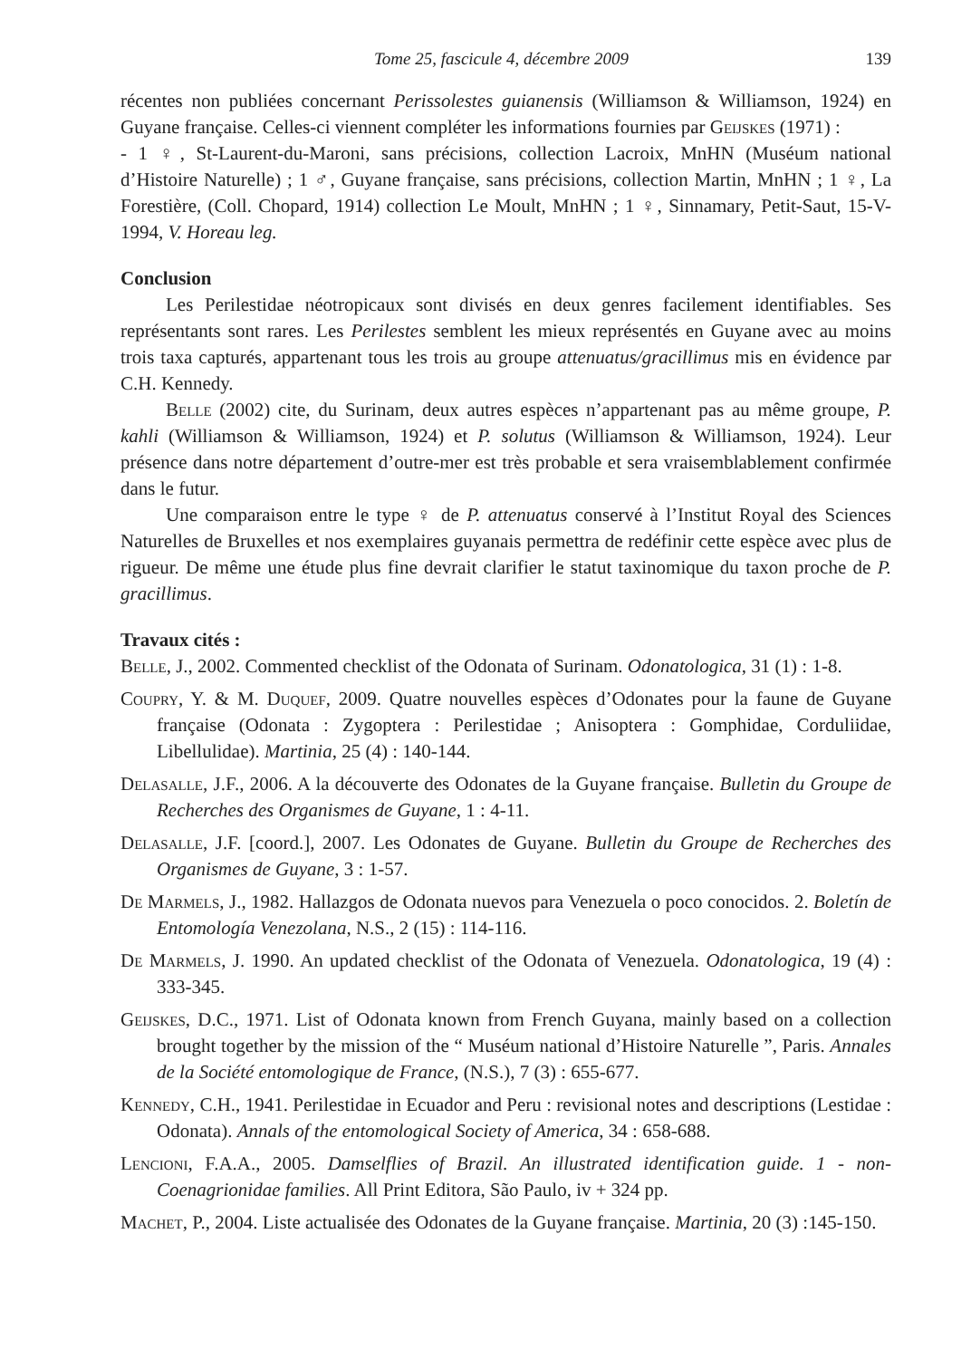Tome 25, fascicule 4, décembre 2009 139
récentes non publiées concernant Perissolestes guianensis (Williamson & Williamson, 1924) en Guyane française. Celles-ci viennent compléter les informations fournies par Geijskes (1971) :
- 1 ♀, St-Laurent-du-Maroni, sans précisions, collection Lacroix, MnHN (Muséum national d’Histoire Naturelle) ; 1 ♂, Guyane française, sans précisions, collection Martin, MnHN ; 1 ♀, La Forestière, (Coll. Chopard, 1914) collection Le Moult, MnHN ; 1 ♀, Sinnamary, Petit-Saut, 15-V-1994, V. Horeau leg.
Conclusion
Les Perilestidae néotropicaux sont divisés en deux genres facilement identifiables. Ses représentants sont rares. Les Perilestes semblent les mieux représentés en Guyane avec au moins trois taxa capturés, appartenant tous les trois au groupe attenuatus/gracillimus mis en évidence par C.H. Kennedy.
Belle (2002) cite, du Surinam, deux autres espèces n’appartenant pas au même groupe, P. kahli (Williamson & Williamson, 1924) et P. solutus (Williamson & Williamson, 1924). Leur présence dans notre département d’outre-mer est très probable et sera vraisemblablement confirmée dans le futur.
Une comparaison entre le type ♀ de P. attenuatus conservé à l’Institut Royal des Sciences Naturelles de Bruxelles et nos exemplaires guyanais permettra de redéfinir cette espèce avec plus de rigueur. De même une étude plus fine devrait clarifier le statut taxinomique du taxon proche de P. gracillimus.
Travaux cités :
Belle, J., 2002. Commented checklist of the Odonata of Surinam. Odonatologica, 31 (1) : 1-8.
Coupry, Y. & M. Duquef, 2009. Quatre nouvelles espèces d’Odonates pour la faune de Guyane française (Odonata : Zygoptera : Perilestidae ; Anisoptera : Gomphidae, Corduliidae, Libellulidae). Martinia, 25 (4) : 140-144.
Delasalle, J.F., 2006. A la découverte des Odonates de la Guyane française. Bulletin du Groupe de Recherches des Organismes de Guyane, 1 : 4-11.
Delasalle, J.F. [coord.], 2007. Les Odonates de Guyane. Bulletin du Groupe de Recherches des Organismes de Guyane, 3 : 1-57.
De Marmels, J., 1982. Hallazgos de Odonata nuevos para Venezuela o poco conocidos. 2. Boletín de Entomología Venezolana, N.S., 2 (15) : 114-116.
De Marmels, J. 1990. An updated checklist of the Odonata of Venezuela. Odonatologica, 19 (4) : 333-345.
Geijskes, D.C., 1971. List of Odonata known from French Guyana, mainly based on a collection brought together by the mission of the “ Muséum national d’Histoire Naturelle ”, Paris. Annales de la Société entomologique de France, (N.S.), 7 (3) : 655-677.
Kennedy, C.H., 1941. Perilestidae in Ecuador and Peru : revisional notes and descriptions (Lestidae : Odonata). Annals of the entomological Society of America, 34 : 658-688.
Lencioni, F.A.A., 2005. Damselflies of Brazil. An illustrated identification guide. 1 - non-Coenagrionidae families. All Print Editora, São Paulo, iv + 324 pp.
Machet, P., 2004. Liste actualisée des Odonates de la Guyane française. Martinia, 20 (3) :145-150.